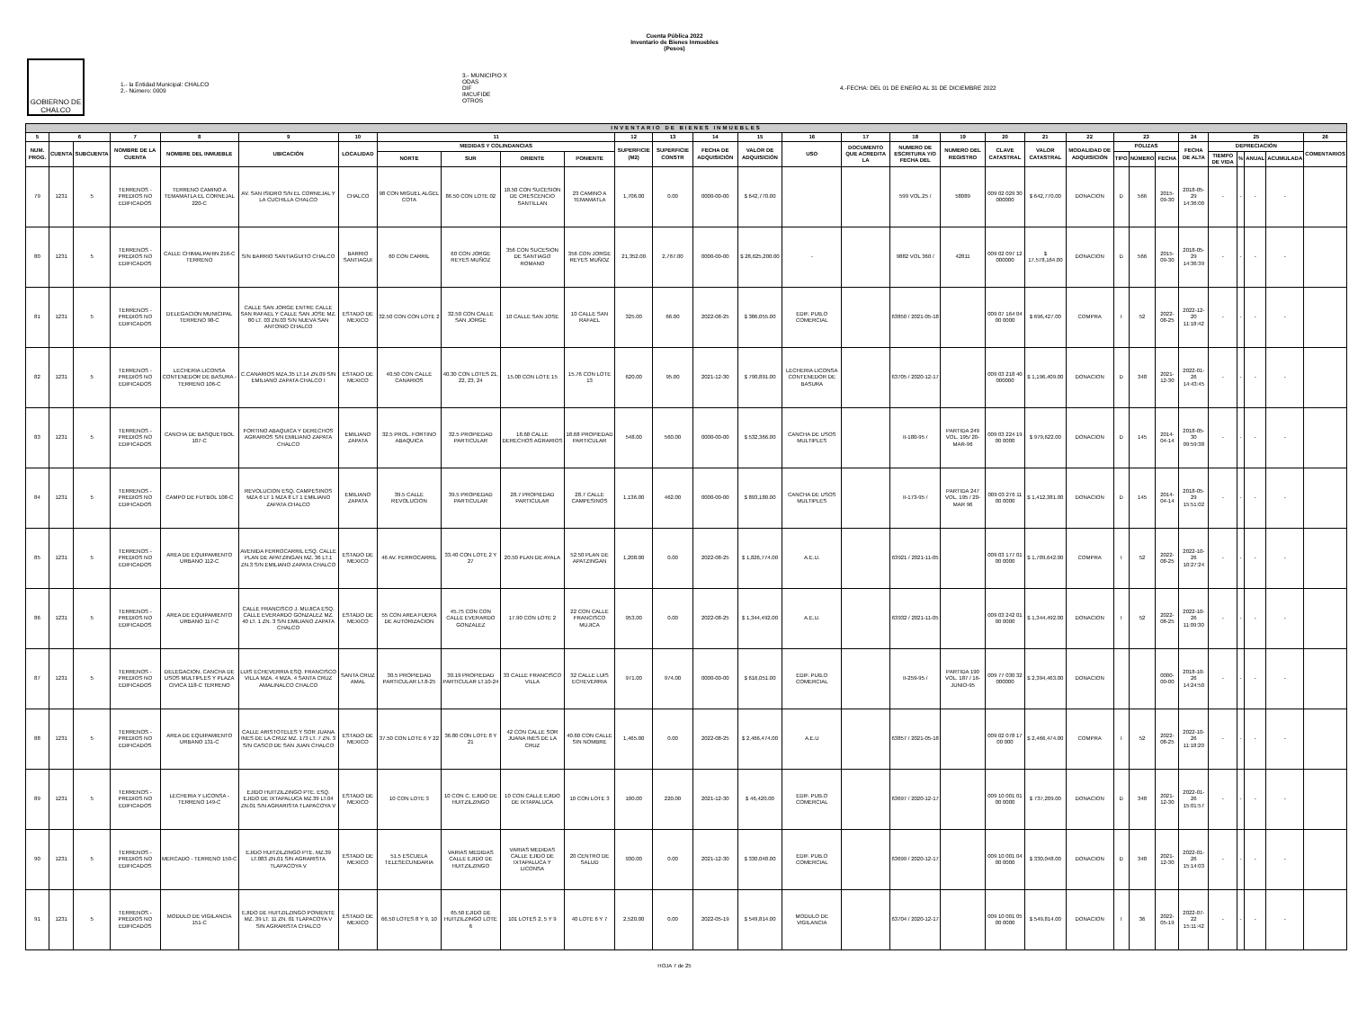Cuenta Pública 2022
Inventario de Bienes Inmuebles
(Pesos)
GOBIERNO DE
CHALCO
1.- la Entidad Municipal: CHALCO
2.- Número: 0009
3.- MUNICIPIO X
ODAS
DIF
IMCUFIDE
OTROS
4.-FECHA: DEL 01 DE ENERO AL 31 DE DICIEMBRE 2022
| INVENTARIO DE BIENES INMUEBLES | | | | | | | | | | | | | | | | | | | | | | | | | | | | | | |
| 5 | 6 | | 7 | 8 | 9 | 10 | 11 | | | | 12 | 13 | 14 | 15 | 16 | 17 | 18 | 19 | 20 | 21 | 22 | 23 | | | 24 | 25 | | | | 26 |
| NUM. PROG. | CUENTA | SUBCUENTA | NOMBRE DE LA CUENTA | NOMBRE DEL INMUEBLE | UBICACIÓN | LOCALIDAD | MEDIDAS Y COLINDANCIAS | | | | SUPERFICIE (M2) | SUPERFICIE CONSTR | FECHA DE ADQUISICIÓN | VALOR DE ADQUISICIÓN | USO | DOCUMENTO QUE ACREDITA LA | NUMERO DE ESCRITURA Y/O FECHA DEL | NUMERO DEL REGISTRO | CLAVE CATASTRAL | VALOR CATASTRAL | MODALIDAD DE ADQUISICIÓN | POLIZAS | | | FECHA DE ALTA | DEPRECIACIÓN | | | | COMENTARIOS |
| | | | | | | | NORTE | SUR | ORIENTE | PONIENTE | | | | | | | | | | | | TIPO | NÚMERO | FECHA | | TIEMPO DE VIDA | % | ANUAL | ACUMULADA | |
| 79 | 1231 | 5 | TERRENOS - PREDIOS NO EDIFICADOS | TERRENO CAMINO A TEMAMATLA EL CORNEJAL 220-C | AV. SAN ISIDRO S/N EL CORNEJAL Y LA CUCHILLA CHALCO | CHALCO | 98 CON MIGUEL ALGEL COTA | 86.50 CON LOTE 02 | 18.50 CON SUCESION DE CRESCENCIO SANTILLAN | 23 CAMINO A TEMAMATLA | 1,706.00 | 0.00 | 0000-00-00 | $ 642,770.00 | | | 599 VOL.25 / | 58089 | 009 02 029 30 000000 | $ 642,770.00 | DONACION | D | 566 | 2015-09-30 | 2018-05-29 14:36:00 | - | - | - | - | |
| 80 | 1231 | 5 | TERRENOS - PREDIOS NO EDIFICADOS | CALLE CHIMALPAHIN 216-C TERRENO | S/N BARRIO SANTIAGUITO CHALCO | BARRIO SANTIAGUI | 60 CON CARRIL | 60 CON JORGE REYES MUÑOZ | 356 CON SUCESION DE SANTIAGO ROMANO | 356 CON JORGE REYES MUÑOZ | 21,352.00 | 2,767.00 | 0000-00-00 | $ 28,625,200.00 | - | | 9882 VOL 360 / | 42811 | 009 02 097 12 000000 | $ 17,578,164.00 | DONACION | D | 566 | 2015-09-30 | 2018-05-29 14:36:39 | - | - | - | - | |
| 81 | 1231 | 5 | TERRENOS - PREDIOS NO EDIFICADOS | DELEGACION MUNICIPAL TERRENO 98-C | CALLE SAN JORGE ENTRE CALLE SAN RAFAEL Y CALLE SAN JOSE MZ. 80 LT. 03 ZN.03 S/N NUEVA SAN ANTONIO CHALCO | ESTADO DE MEXICO | 32.50 CON CON LOTE 2 | 32.50 CON CALLE SAN JORGE | 10 CALLE SAN JOSE | 10 CALLE SAN RAFAEL | 325.00 | 66.00 | 2022-08-25 | $ 386,055.00 | EDIF. PUB.O COMERCIAL | | 63850 / 2021-05-18 | | 009 07 164 04 00 0000 | $ 696,427.00 | COMPRA | I | 52 | 2022-08-25 | 2022-12-20 11:18:42 | - | - | - | - | |
| 82 | 1231 | 5 | TERRENOS - PREDIOS NO EDIFICADOS | LECHERIA LICONSA CONTENEDOR DE BASURA - TERRENO 106-C | C.CANARIOS MZA.35 LT.14 ZN.09 S/N EMILIANO ZAPATA CHALCO I | ESTADO DE MEXICO | 40.50 CON CALLE CANARIOS | 40.30 CON LOTES 21, 22, 23, 24 | 15.00 CON LOTE 15 | 15.76 CON LOTE 13 | 620.00 | 95.00 | 2021-12-30 | $ 790,891.00 | LECHERIA LICONSA CONTENEDOR DE BASURA | | 63705 / 2020-12-17 | | 009 03 218 40 000000 | $ 1,196,409.00 | DONACION | D | 348 | 2021-12-30 | 2022-01-26 14:43:45 | - | - | - | - | |
| 83 | 1231 | 5 | TERRENOS - PREDIOS NO EDIFICADOS | CANCHA DE BASQUETBOL 107-C | FORTINO ABAQUICA Y DERECHOS AGRARIOS S/N EMILIANO ZAPATA CHALCO | EMILIANO ZAPATA | 32.5 PROL. FORTINO ABAQUICA | 32.5 PROPIEDAD PARTICULAR | 18.68 CALLE DERECHOS AGRARIOS | 18.68 PROPIEDAD PARTICULAR | 548.00 | 560.00 | 0000-00-00 | $ 532,366.00 | CANCHA DE USOS MULTIPLES | | II-180-95 / | PARTIDA 249 VOL. 195/ 20-MAR-96 | 009 03 224 19 00 0000 | $ 979,622.00 | DONACION | D | 145 | 2014-04-14 | 2018-05-30 09:59:38 | - | - | - | - | |
| 84 | 1231 | 5 | TERRENOS - PREDIOS NO EDIFICADOS | CAMPO DE FUTBOL 108-C | REVOLUCION ESQ. CAMPESINOS MZA 6 LT 1 MZA 8 LT 1 EMILIANO ZAPATA CHALCO | EMILIANO ZAPATA | 39.5 CALLE REVOLUCION | 39.5 PROPIEDAD PARTICULAR | 28.7 PROPIEDAD PARTICULAR | 28.7 CALLE CAMPESINOS | 1,136.00 | 462.00 | 0000-00-00 | $ 893,180.00 | CANCHA DE USOS MULTIPLES | | II-173-95 / | PARTIDA 247 VOL. 195 / 20-MAR 96 | 009 03 276 11 00 0000 | $ 1,412,381.00 | DONACION | D | 145 | 2014-04-14 | 2018-05-29 15:51:02 | - | - | - | - | |
| 85 | 1231 | 5 | TERRENOS - PREDIOS NO EDIFICADOS | AREA DE EQUIPAMIENTO URBANO 112-C | AVENIDA FERROCARRIL ESQ. CALLE PLAN DE APATZINGAN MZ. 36 LT.1 ZN.3 S/N EMILIANO ZAPATA CHALCO | ESTADO DE MEXICO | 46 AV. FERROCARRIL | 33.40 CON LOTE 2 Y 27 | 20.50 PLAN DE AYALA | 52.50 PLAN DE APATZINGAN | 1,208.00 | 0.00 | 2022-08-25 | $ 1,826,774.00 | A.E.U. | | 63921 / 2021-11-05 | | 009 03 177 01 00 0000 | $ 1,709,642.00 | COMPRA | I | 52 | 2022-08-25 | 2022-10-26 10:27:24 | - | - | - | - | |
| 86 | 1231 | 5 | TERRENOS - PREDIOS NO EDIFICADOS | AREA DE EQUIPAMIENTO URBANO 117-C | CALLE FRANCISCO J. MUJICA ESQ. CALLE EVERARDO GONZALEZ MZ. 40 LT. 1 ZN. 3 S/N EMILIANO ZAPATA CHALCO | ESTADO DE MEXICO | 55 CON AREA FUERA DE AUTORIZACION | 45.75 CON CON CALLE EVERARDO GONZALEZ | 17.90 CON LOTE 2 | 22 CON CALLE FRANCISCO MUJICA | 953.00 | 0.00 | 2022-08-25 | $ 1,344,492.00 | A.E.U. | | 63932 / 2021-11-05 | | 009 03 242 01 00 0000 | $ 1,344,492.00 | DONACION | I | 52 | 2022-08-25 | 2022-10-26 11:09:30 | - | - | - | - | |
| 87 | 1231 | 5 | TERRENOS - PREDIOS NO EDIFICADOS | DELEGACION, CANCHA DE USOS MULTIPLES Y PLAZA CIVICA 118-C TERRENO | LUIS ECHEVERRIA ESQ. FRANCISCO VILLA MZA. 4 MZA. 4 SANTA CRUZ AMALINALCO CHALCO | SANTA CRUZ AMAL | 30.5 PROPIEDAD PARTICULAR LT.8-25 | 30.19 PROPIEDAD PARTICULAR LT.10-24 | 33 CALLE FRANCISCO VILLA | 32 CALLE LUIS ECHEVERRIA | 971.00 | 974.00 | 0000-00-00 | $ 616,051.00 | EDIF. PUB.O COMERCIAL | | II-259-95 / | PARTIDA 190 VOL. 187 / 16-JUNIO-95 | 009 77 030 32 000000 | $ 2,394,463.00 | DONACION | | | 0000-00-00 | 2018-10-26 14:24:50 | - | - | - | - | |
| 88 | 1231 | 5 | TERRENOS - PREDIOS NO EDIFICADOS | AREA DE EQUIPAMIENTO URBANO 131-C | CALLE ARISTOTELES Y SOR JUANA INES DE LA CRUZ MZ. 173 LT. 7 ZN. 3 S/N CASCO DE SAN JUAN CHALCO | ESTADO DE MEXICO | 37.50 CON LOTE 6 Y 22 | 36.80 CON LOTE 8 Y 21 | 42 CON CALLE SOR JUANA INES DE LA CRUZ | 40.60 CON CALLE SIN NOMBRE | 1,465.00 | 0.00 | 2022-08-25 | $ 2,466,474.00 | A.E.U | | 63857 / 2021-05-18 | | 009 02 078 17 00 000 | $ 2,466,474.00 | COMPRA | I | 52 | 2022-08-25 | 2022-10-26 11:18:20 | - | - | - | - | |
| 89 | 1231 | 5 | TERRENOS - PREDIOS NO EDIFICADOS | LECHERIA Y LICONSA - TERRENO 149-C | EJIDO HUITZILZINGO PTE. ESQ. EJIDO DE IXTAPALUCA MZ.39 LT.04 ZN.01 S/N AGRARISTA TLAPACOYA V | ESTADO DE MEXICO | 10 CON LOTE 3 | 10 CON C. EJIDO DE HUITZILZINGO | 10 CON CALLE EJIDO DE IXTAPALUCA | 10 CON LOTE 3 | 100.00 | 220.00 | 2021-12-30 | $ 46,420.00 | EDIF. PUB.O COMERCIAL | | 63697 / 2020-12-17 | | 009 10 001 01 00 0000 | $ 737,209.00 | DONACION | D | 348 | 2021-12-30 | 2022-01-26 15:01:57 | - | - | - | - | |
| 90 | 1231 | 5 | TERRENOS - PREDIOS NO EDIFICADOS | MERCADO - TERRENO 150-C | EJIDO HUITZILZINGO PTE. MZ.39 LT.083 ZN.01 S/N AGRARISTA TLAPACOYA V | ESTADO DE MEXICO | 51.5 ESCUELA TELESECUNDARIA | VARIAS MEDIDAS CALLE EJIDO DE HUITZILZINGO | VARIAS MEDIDAS CALLE EJIDO DE IXTAPALUCA Y LICONSA | 20 CENTRO DE SALUD | 930.00 | 0.00 | 2021-12-30 | $ 330,048.00 | EDIF. PUB.O COMERCIAL | | 63699 / 2020-12-17 | | 009 10 001 04 00 0000 | $ 330,048.00 | DONACION | D | 348 | 2021-12-30 | 2022-01-26 15:14:03 | - | - | - | - | |
| 91 | 1231 | 5 | TERRENOS - PREDIOS NO EDIFICADOS | MODULO DE VIGILANCIA 151-C | EJIDO DE HUITZILZINGO PONIENTE MZ. 39 LT. 11 ZN. 01 TLAPACOYA V S/N AGRARISTA CHALCO | ESTADO DE MEXICO | 66.50 LOTES 8 Y 9, 10 | 65.50 EJIDO DE HUITZILZINGO LOTE 6 | 101 LOTES 2, 5 Y 9 | 40 LOTE 6 Y 7 | 2,520.00 | 0.00 | 2022-05-19 | $ 549,814.00 | MODULO DE VIGILANCIA | | 63704 / 2020-12-17 | | 009 10 001 05 00 0000 | $ 549,814.00 | DONACION | I | 36 | 2022-05-19 | 2022-07-22 15:11:42 | - | - | - | - | |
HOJA 7 de 25